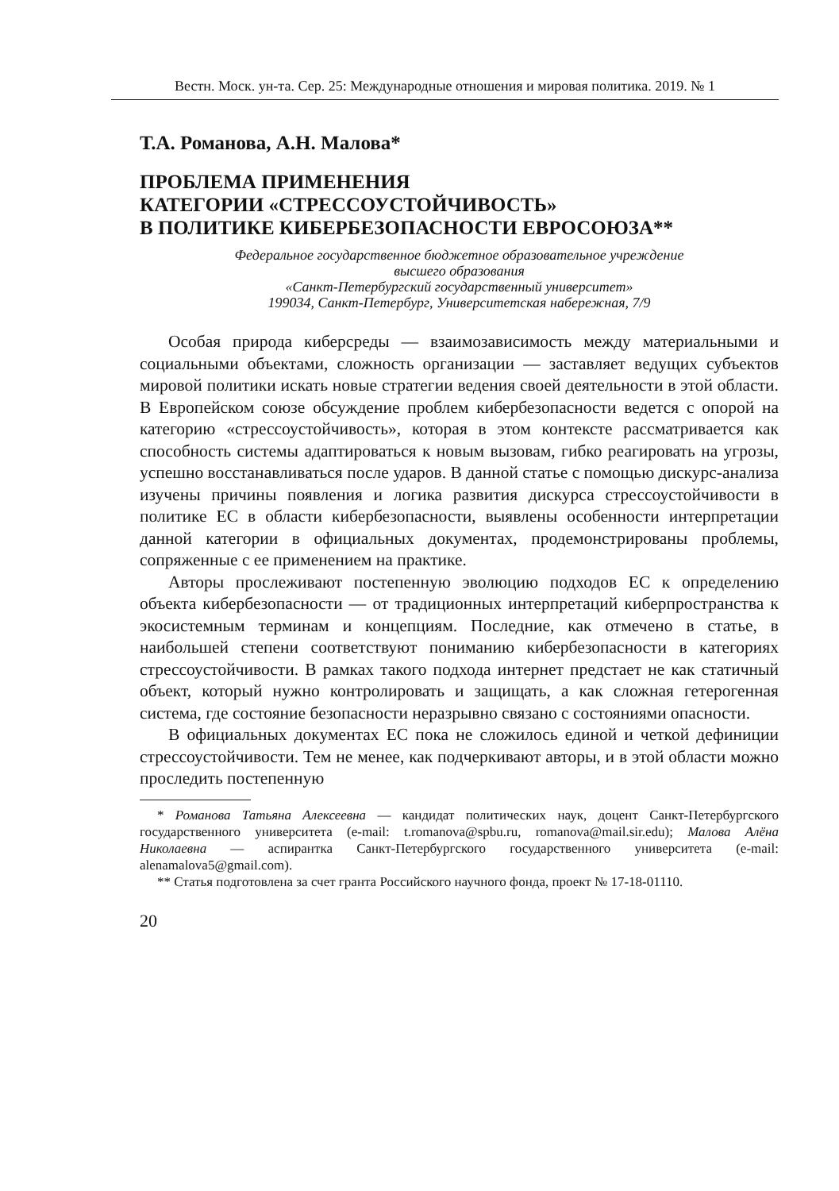Вестн. Моск. ун-та. Сер. 25: Международные отношения и мировая политика. 2019. № 1
Т.А. Романова, А.Н. Малова*
ПРОБЛЕМА ПРИМЕНЕНИЯ
КАТЕГОРИИ «СТРЕССОУСТОЙЧИВОСТЬ»
В ПОЛИТИКЕ КИБЕРБЕЗОПАСНОСТИ ЕВРОСОЮЗА**
Федеральное государственное бюджетное образовательное учреждение
высшего образования
«Санкт-Петербургский государственный университет»
199034, Санкт-Петербург, Университетская набережная, 7/9
Особая природа киберсреды — взаимозависимость между материальными и социальными объектами, сложность организации — заставляет ведущих субъектов мировой политики искать новые стратегии ведения своей деятельности в этой области. В Европейском союзе обсуждение проблем кибербезопасности ведется с опорой на категорию «стрессоустойчивость», которая в этом контексте рассматривается как способность системы адаптироваться к новым вызовам, гибко реагировать на угрозы, успешно восстанавливаться после ударов. В данной статье с помощью дискурс-анализа изучены причины появления и логика развития дискурса стрессоустойчивости в политике ЕС в области кибербезопасности, выявлены особенности интерпретации данной категории в официальных документах, продемонстрированы проблемы, сопряженные с ее применением на практике.
Авторы прослеживают постепенную эволюцию подходов ЕС к определению объекта кибербезопасности — от традиционных интерпретаций киберпространства к экосистемным терминам и концепциям. Последние, как отмечено в статье, в наибольшей степени соответствуют пониманию кибербезопасности в категориях стрессоустойчивости. В рамках такого подхода интернет предстает не как статичный объект, который нужно контролировать и защищать, а как сложная гетерогенная система, где состояние безопасности неразрывно связано с состояниями опасности.
В официальных документах ЕС пока не сложилось единой и четкой дефиниции стрессоустойчивости. Тем не менее, как подчеркивают авторы, и в этой области можно проследить постепенную
* Романова Татьяна Алексеевна — кандидат политических наук, доцент Санкт-Петербургского государственного университета (e-mail: t.romanova@spbu.ru, romanova@mail.sir.edu); Малова Алёна Николаевна — аспирантка Санкт-Петербургского государственного университета (e-mail: alenamalova5@gmail.com).
** Статья подготовлена за счет гранта Российского научного фонда, проект № 17-18-01110.
20